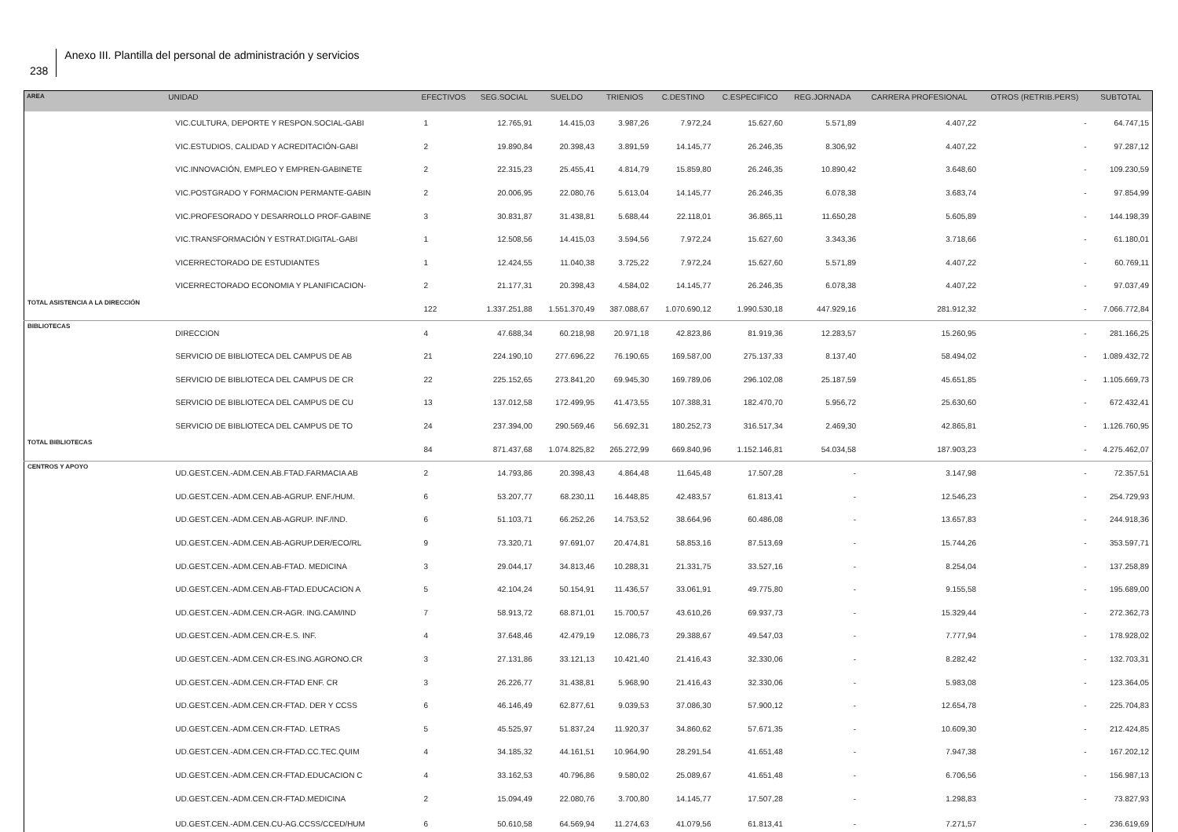238
Anexo III. Plantilla del personal de administración y servicios
| AREA | UNIDAD | EFECTIVOS | SEG.SOCIAL | SUELDO | TRIENIOS | C.DESTINO | C.ESPECIFICO | REG.JORNADA | CARRERA PROFESIONAL | OTROS (RETRIB.PERS) | SUBTOTAL |
| --- | --- | --- | --- | --- | --- | --- | --- | --- | --- | --- | --- |
| | VIC.CULTURA, DEPORTE Y RESPON.SOCIAL-GABI | 1 | 12.765,91 | 14.415,03 | 3.987,26 | 7.972,24 | 15.627,60 | 5.571,89 | 4.407,22 | - | 64.747,15 |
| | VIC.ESTUDIOS, CALIDAD Y ACREDITACIÓN-GABI | 2 | 19.890,84 | 20.398,43 | 3.891,59 | 14.145,77 | 26.246,35 | 8.306,92 | 4.407,22 | - | 97.287,12 |
| | VIC.INNOVACIÓN, EMPLEO Y EMPREN-GABINETE | 2 | 22.315,23 | 25.455,41 | 4.814,79 | 15.859,80 | 26.246,35 | 10.890,42 | 3.648,60 | - | 109.230,59 |
| | VIC.POSTGRADO Y FORMACION PERMANTE-GABIN | 2 | 20.006,95 | 22.080,76 | 5.613,04 | 14.145,77 | 26.246,35 | 6.078,38 | 3.683,74 | - | 97.854,99 |
| | VIC.PROFESORADO Y DESARROLLO PROF-GABINE | 3 | 30.831,87 | 31.438,81 | 5.688,44 | 22.118,01 | 36.865,11 | 11.650,28 | 5.605,89 | - | 144.198,39 |
| | VIC.TRANSFORMACIÓN Y ESTRAT.DIGITAL-GABI | 1 | 12.508,56 | 14.415,03 | 3.594,56 | 7.972,24 | 15.627,60 | 3.343,36 | 3.718,66 | - | 61.180,01 |
| | VICERRECTORADO DE ESTUDIANTES | 1 | 12.424,55 | 11.040,38 | 3.725,22 | 7.972,24 | 15.627,60 | 5.571,89 | 4.407,22 | - | 60.769,11 |
| | VICERRECTORADO ECONOMIA Y PLANIFICACION- | 2 | 21.177,31 | 20.398,43 | 4.584,02 | 14.145,77 | 26.246,35 | 6.078,38 | 4.407,22 | - | 97.037,49 |
| TOTAL ASISTENCIA A LA DIRECCIÓN | | 122 | 1.337.251,88 | 1.551.370,49 | 387.088,67 | 1.070.690,12 | 1.990.530,18 | 447.929,16 | 281.912,32 | - | 7.066.772,84 |
| BIBLIOTECAS | DIRECCION | 4 | 47.688,34 | 60.218,98 | 20.971,18 | 42.823,86 | 81.919,36 | 12.283,57 | 15.260,95 | - | 281.166,25 |
| | SERVICIO DE BIBLIOTECA DEL CAMPUS DE AB | 21 | 224.190,10 | 277.696,22 | 76.190,65 | 169.587,00 | 275.137,33 | 8.137,40 | 58.494,02 | - | 1.089.432,72 |
| | SERVICIO DE BIBLIOTECA DEL CAMPUS DE CR | 22 | 225.152,65 | 273.841,20 | 69.945,30 | 169.789,06 | 296.102,08 | 25.187,59 | 45.651,85 | - | 1.105.669,73 |
| | SERVICIO DE BIBLIOTECA DEL CAMPUS DE CU | 13 | 137.012,58 | 172.499,95 | 41.473,55 | 107.388,31 | 182.470,70 | 5.956,72 | 25.630,60 | - | 672.432,41 |
| | SERVICIO DE BIBLIOTECA DEL CAMPUS DE TO | 24 | 237.394,00 | 290.569,46 | 56.692,31 | 180.252,73 | 316.517,34 | 2.469,30 | 42.865,81 | - | 1.126.760,95 |
| TOTAL BIBLIOTECAS | | 84 | 871.437,68 | 1.074.825,82 | 265.272,99 | 669.840,96 | 1.152.146,81 | 54.034,58 | 187.903,23 | - | 4.275.462,07 |
| CENTROS Y APOYO | UD.GEST.CEN.-ADM.CEN.AB.FTAD.FARMACIA AB | 2 | 14.793,86 | 20.398,43 | 4.864,48 | 11.645,48 | 17.507,28 | - | 3.147,98 | - | 72.357,51 |
| | UD.GEST.CEN.-ADM.CEN.AB-AGRUP. ENF./HUM. | 6 | 53.207,77 | 68.230,11 | 16.448,85 | 42.483,57 | 61.813,41 | - | 12.546,23 | - | 254.729,93 |
| | UD.GEST.CEN.-ADM.CEN.AB-AGRUP. INF./IND. | 6 | 51.103,71 | 66.252,26 | 14.753,52 | 38.664,96 | 60.486,08 | - | 13.657,83 | - | 244.918,36 |
| | UD.GEST.CEN.-ADM.CEN.AB-AGRUP.DER/ECO/RL | 9 | 73.320,71 | 97.691,07 | 20.474,81 | 58.853,16 | 87.513,69 | - | 15.744,26 | - | 353.597,71 |
| | UD.GEST.CEN.-ADM.CEN.AB-FTAD. MEDICINA | 3 | 29.044,17 | 34.813,46 | 10.288,31 | 21.331,75 | 33.527,16 | - | 8.254,04 | - | 137.258,89 |
| | UD.GEST.CEN.-ADM.CEN.AB-FTAD.EDUCACION A | 5 | 42.104,24 | 50.154,91 | 11.436,57 | 33.061,91 | 49.775,80 | - | 9.155,58 | - | 195.689,00 |
| | UD.GEST.CEN.-ADM.CEN.CR-AGR. ING.CAM/IND | 7 | 58.913,72 | 68.871,01 | 15.700,57 | 43.610,26 | 69.937,73 | - | 15.329,44 | - | 272.362,73 |
| | UD.GEST.CEN.-ADM.CEN.CR-E.S. INF. | 4 | 37.648,46 | 42.479,19 | 12.086,73 | 29.388,67 | 49.547,03 | - | 7.777,94 | - | 178.928,02 |
| | UD.GEST.CEN.-ADM.CEN.CR-ES.ING.AGRONO.CR | 3 | 27.131,86 | 33.121,13 | 10.421,40 | 21.416,43 | 32.330,06 | - | 8.282,42 | - | 132.703,31 |
| | UD.GEST.CEN.-ADM.CEN.CR-FTAD ENF. CR | 3 | 26.226,77 | 31.438,81 | 5.968,90 | 21.416,43 | 32.330,06 | - | 5.983,08 | - | 123.364,05 |
| | UD.GEST.CEN.-ADM.CEN.CR-FTAD. DER Y CCSS | 6 | 46.146,49 | 62.877,61 | 9.039,53 | 37.086,30 | 57.900,12 | - | 12.654,78 | - | 225.704,83 |
| | UD.GEST.CEN.-ADM.CEN.CR-FTAD. LETRAS | 5 | 45.525,97 | 51.837,24 | 11.920,37 | 34.860,62 | 57.671,35 | - | 10.609,30 | - | 212.424,85 |
| | UD.GEST.CEN.-ADM.CEN.CR-FTAD.CC.TEC.QUIM | 4 | 34.185,32 | 44.161,51 | 10.964,90 | 28.291,54 | 41.651,48 | - | 7.947,38 | - | 167.202,12 |
| | UD.GEST.CEN.-ADM.CEN.CR-FTAD.EDUCACION C | 4 | 33.162,53 | 40.796,86 | 9.580,02 | 25.089,67 | 41.651,48 | - | 6.706,56 | - | 156.987,13 |
| | UD.GEST.CEN.-ADM.CEN.CR-FTAD.MEDICINA | 2 | 15.094,49 | 22.080,76 | 3.700,80 | 14.145,77 | 17.507,28 | - | 1.298,83 | - | 73.827,93 |
| | UD.GEST.CEN.-ADM.CEN.CU-AG.CCSS/CCED/HUM | 6 | 50.610,58 | 64.569,94 | 11.274,63 | 41.079,56 | 61.813,41 | - | 7.271,57 | - | 236.619,69 |